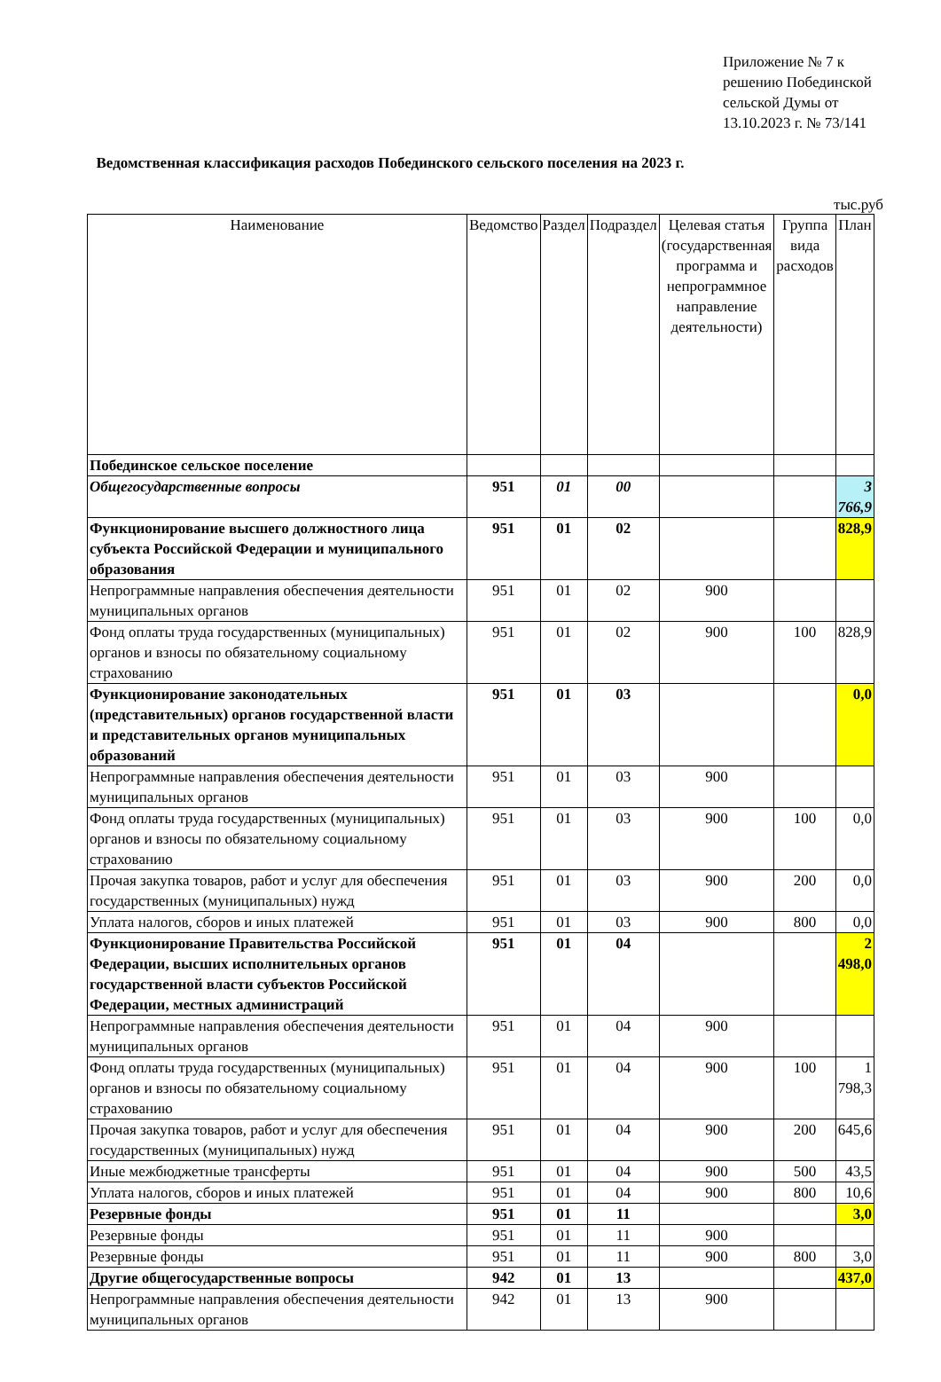Приложение № 7 к решению Побединской сельской Думы от 13.10.2023 г. № 73/141
Ведомственная классификация расходов Побединского сельского поселения на 2023 г.
тыс.руб
| Наименование | Ведомство | Раздел | Подраздел | Целевая статья (государственная программа и непрограммное направление деятельности) | Группа вида расходов | План |
| --- | --- | --- | --- | --- | --- | --- |
| Побединское сельское поселение | | | | | | |
| Общегосударственные вопросы | 951 | 01 | 00 | | | 3 766,9 |
| Функционирование высшего должностного лица субъекта Российской Федерации и муниципального образования | 951 | 01 | 02 | | | 828,9 |
| Непрограммные направления обеспечения деятельности муниципальных органов | 951 | 01 | 02 | 900 | | |
| Фонд оплаты труда государственных (муниципальных) органов и взносы по обязательному социальному страхованию | 951 | 01 | 02 | 900 | 100 | 828,9 |
| Функционирование законодательных (представительных) органов государственной власти и представительных органов муниципальных образований | 951 | 01 | 03 | | | 0,0 |
| Непрограммные направления обеспечения деятельности муниципальных органов | 951 | 01 | 03 | 900 | | |
| Фонд оплаты труда государственных (муниципальных) органов и взносы по обязательному социальному страхованию | 951 | 01 | 03 | 900 | 100 | 0,0 |
| Прочая закупка товаров, работ и услуг для обеспечения государственных (муниципальных) нужд | 951 | 01 | 03 | 900 | 200 | 0,0 |
| Уплата налогов, сборов и иных платежей | 951 | 01 | 03 | 900 | 800 | 0,0 |
| Функционирование Правительства Российской Федерации, высших исполнительных органов государственной власти субъектов Российской Федерации, местных администраций | 951 | 01 | 04 | | | 2 498,0 |
| Непрограммные направления обеспечения деятельности муниципальных органов | 951 | 01 | 04 | 900 | | |
| Фонд оплаты труда государственных (муниципальных) органов и взносы по обязательному социальному страхованию | 951 | 01 | 04 | 900 | 100 | 1 798,3 |
| Прочая закупка товаров, работ и услуг для обеспечения государственных (муниципальных) нужд | 951 | 01 | 04 | 900 | 200 | 645,6 |
| Иные межбюджетные трансферты | 951 | 01 | 04 | 900 | 500 | 43,5 |
| Уплата налогов, сборов и иных платежей | 951 | 01 | 04 | 900 | 800 | 10,6 |
| Резервные фонды | 951 | 01 | 11 | | | 3,0 |
| Резервные фонды | 951 | 01 | 11 | 900 | | |
| Резервные фонды | 951 | 01 | 11 | 900 | 800 | 3,0 |
| Другие общегосударственные вопросы | 942 | 01 | 13 | | | 437,0 |
| Непрограммные направления обеспечения деятельности муниципальных органов | 942 | 01 | 13 | 900 | | |